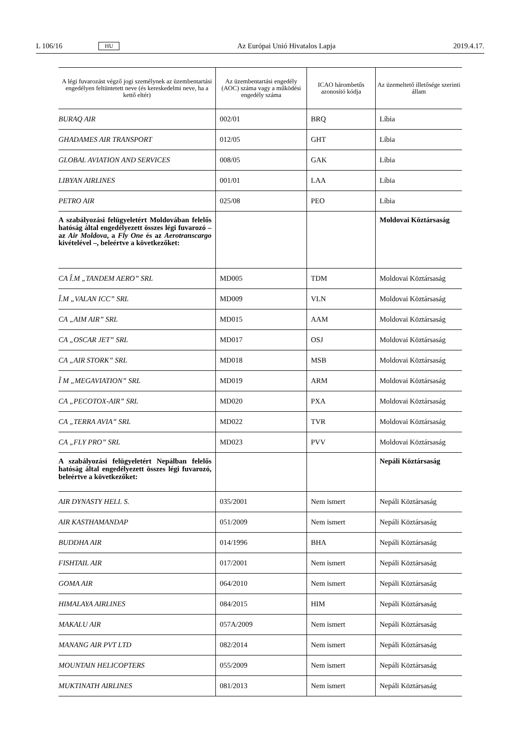L 106/16 HU Az Európai Unió Hivatalos Lapja 2019.4.17.
| A légi fuvarozást végző jogi személynek az üzembentartási engedélyen feltüntetett neve (és kereskedelmi neve, ha a kettő eltér) | Az üzembentartási engedély (AOC) száma vagy a működési engedély száma | ICAO hárombetűs azonosító kódja | Az üzemeltető illetősége szerinti állam |
| --- | --- | --- | --- |
| BURAQ AIR | 002/01 | BRQ | Líbia |
| GHADAMES AIR TRANSPORT | 012/05 | GHT | Líbia |
| GLOBAL AVIATION AND SERVICES | 008/05 | GAK | Líbia |
| LIBYAN AIRLINES | 001/01 | LAA | Líbia |
| PETRO AIR | 025/08 | PEO | Líbia |
| A szabályozási felügyeletért Moldovában felelős hatóság által engedélyezett összes légi fuvarozó – az Air Moldova , a Fly One és az Aerotranscargo kivételével –, beleértve a következőket: | | | Moldovai Köztársaság |
| CA Î.M „TANDEM AERO” SRL | MD005 | TDM | Moldovai Köztársaság |
| Î.M „VALAN ICC” SRL | MD009 | VLN | Moldovai Köztársaság |
| CA „AIM AIR” SRL | MD015 | AAM | Moldovai Köztársaság |
| CA „OSCAR JET” SRL | MD017 | OSJ | Moldovai Köztársaság |
| CA „AIR STORK” SRL | MD018 | MSB | Moldovai Köztársaság |
| Î M „MEGAVIATION” SRL | MD019 | ARM | Moldovai Köztársaság |
| CA „PECOTOX-AIR” SRL | MD020 | PXA | Moldovai Köztársaság |
| CA „TERRA AVIA” SRL | MD022 | TVR | Moldovai Köztársaság |
| CA „FLY PRO” SRL | MD023 | PVV | Moldovai Köztársaság |
| A szabályozási felügyeletért Nepálban felelős hatóság által engedélyezett összes légi fuvarozó, beleértve a következőket: | | | Nepáli Köztársaság |
| AIR DYNASTY HELI. S. | 035/2001 | Nem ismert | Nepáli Köztársaság |
| AIR KASTHAMANDAP | 051/2009 | Nem ismert | Nepáli Köztársaság |
| BUDDHA AIR | 014/1996 | BHA | Nepáli Köztársaság |
| FISHTAIL AIR | 017/2001 | Nem ismert | Nepáli Köztársaság |
| GOMA AIR | 064/2010 | Nem ismert | Nepáli Köztársaság |
| HIMALAYA AIRLINES | 084/2015 | HIM | Nepáli Köztársaság |
| MAKALU AIR | 057A/2009 | Nem ismert | Nepáli Köztársaság |
| MANANG AIR PVT LTD | 082/2014 | Nem ismert | Nepáli Köztársaság |
| MOUNTAIN HELICOPTERS | 055/2009 | Nem ismert | Nepáli Köztársaság |
| MUKTINATH AIRLINES | 081/2013 | Nem ismert | Nepáli Köztársaság |